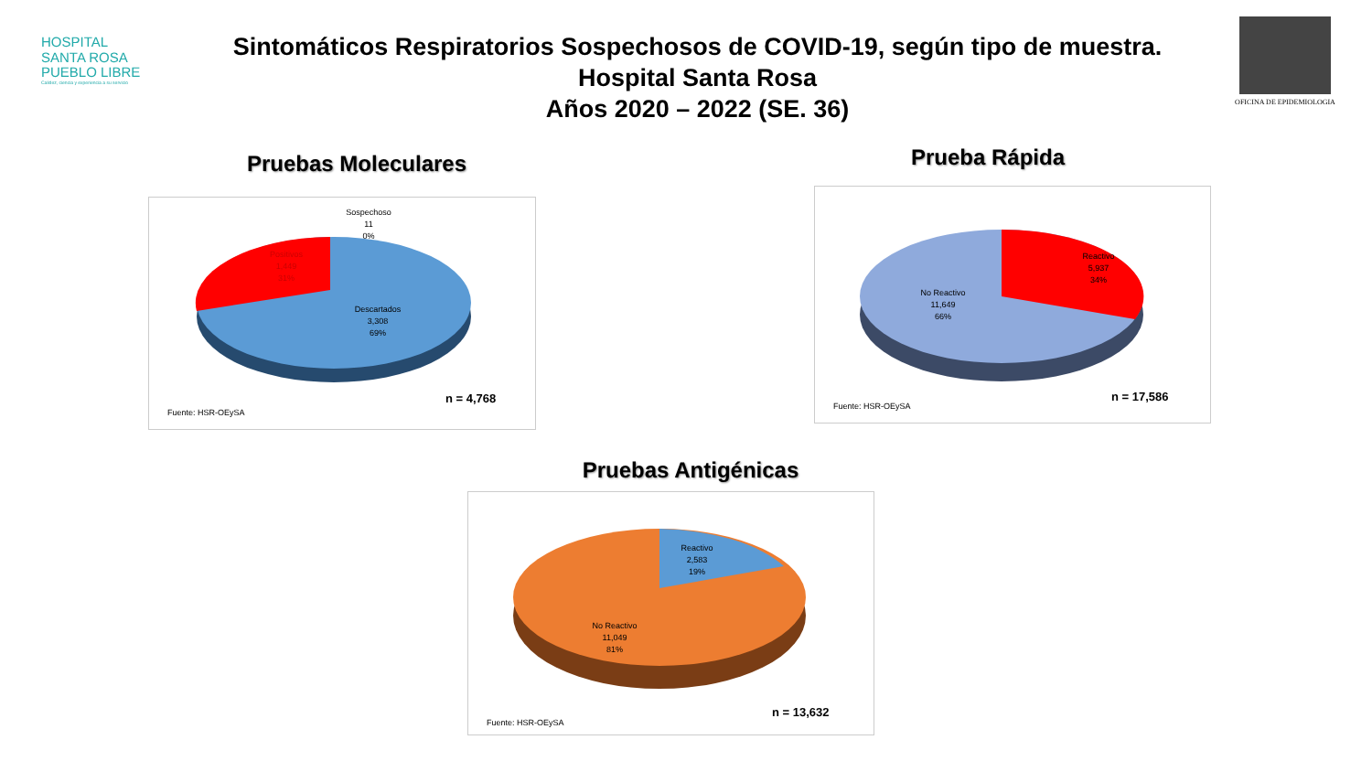HOSPITAL
SANTA ROSA
PUEBLO LIBRE
Calidez, ciencia y experiencia a su servicio
Sintomáticos Respiratorios Sospechosos de COVID-19, según tipo de muestra.
Hospital Santa Rosa
Años 2020 – 2022 (SE. 36)
OFICINA DE EPIDEMIOLOGIA
Pruebas Moleculares
Sospechoso
11
0%
Positivos
1,449
31%
Descartados
3,308
69%
n = 4,768
Fuente: HSR-OEySA
Prueba Rápida
Reactivo
5,937
34%
No Reactivo
11,649
66%
n = 17,586
Fuente: HSR-OEySA
Pruebas Antigénicas
Reactivo
2,583
19%
No Reactivo
11,049
81%
n = 13,632
Fuente: HSR-OEySA